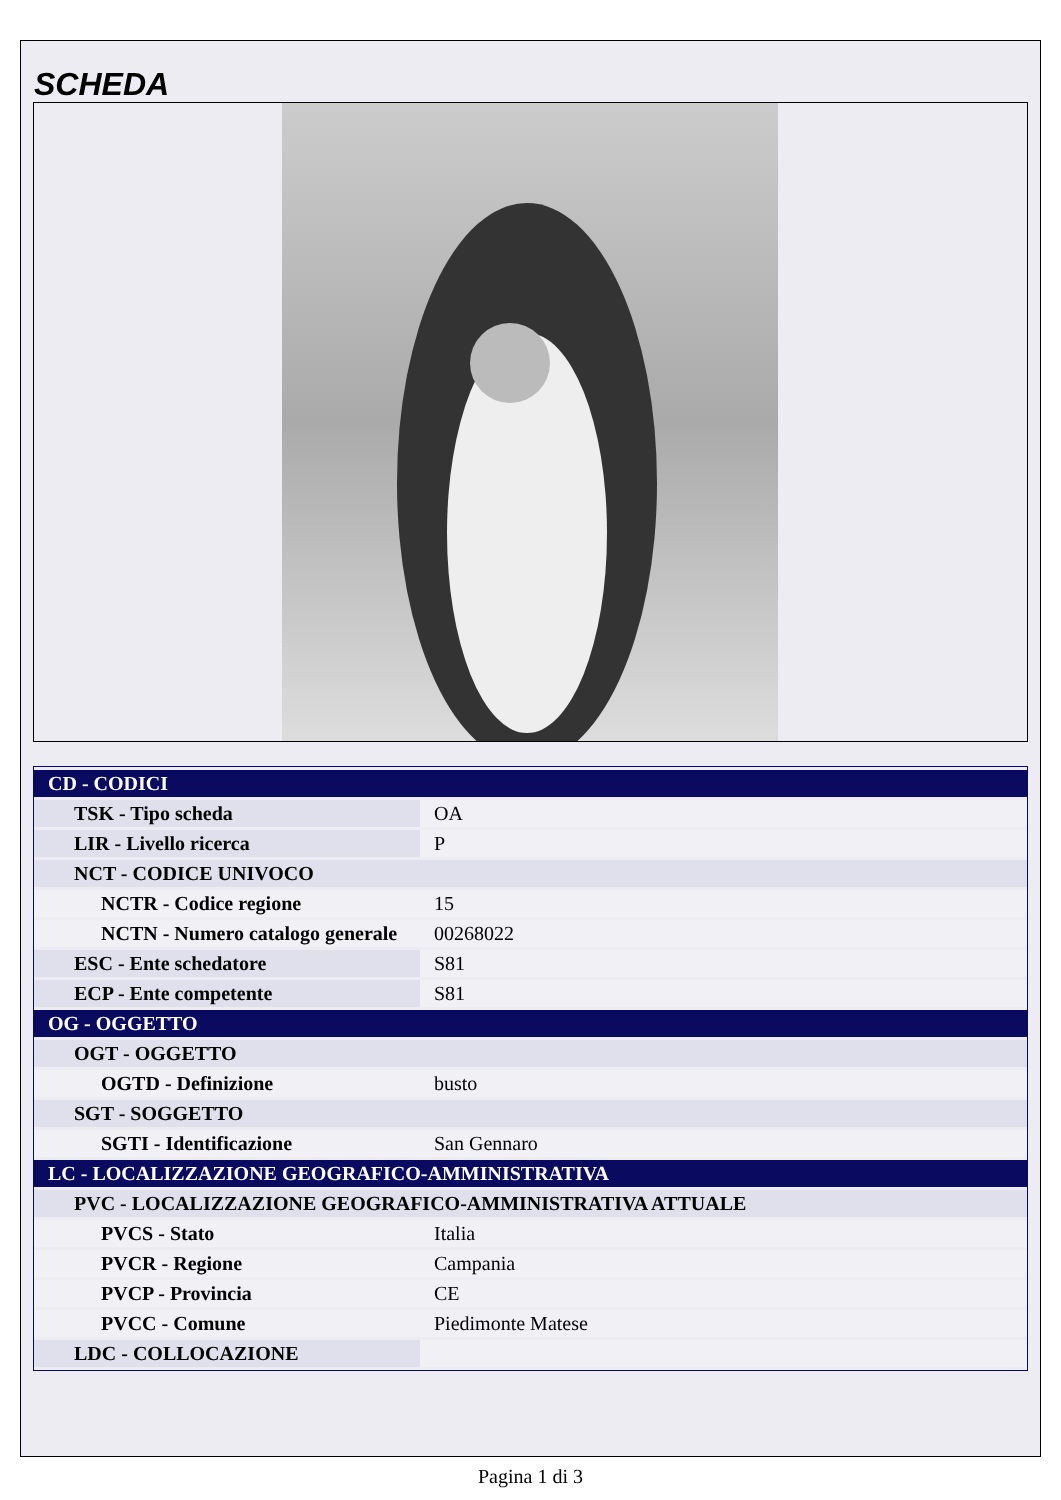SCHEDA
| CD - CODICI | |
| TSK - Tipo scheda | OA |
| LIR - Livello ricerca | P |
| NCT - CODICE UNIVOCO | |
| NCTR - Codice regione | 15 |
| NCTN - Numero catalogo generale | 00268022 |
| ESC - Ente schedatore | S81 |
| ECP - Ente competente | S81 |
| OG - OGGETTO | |
| OGT - OGGETTO | |
| OGTD - Definizione | busto |
| SGT - SOGGETTO | |
| SGTI - Identificazione | San Gennaro |
| LC - LOCALIZZAZIONE GEOGRAFICO-AMMINISTRATIVA | |
| PVC - LOCALIZZAZIONE GEOGRAFICO-AMMINISTRATIVA ATTUALE | |
| PVCS - Stato | Italia |
| PVCR - Regione | Campania |
| PVCP - Provincia | CE |
| PVCC - Comune | Piedimonte Matese |
| LDC - COLLOCAZIONE | |
Pagina 1 di 3